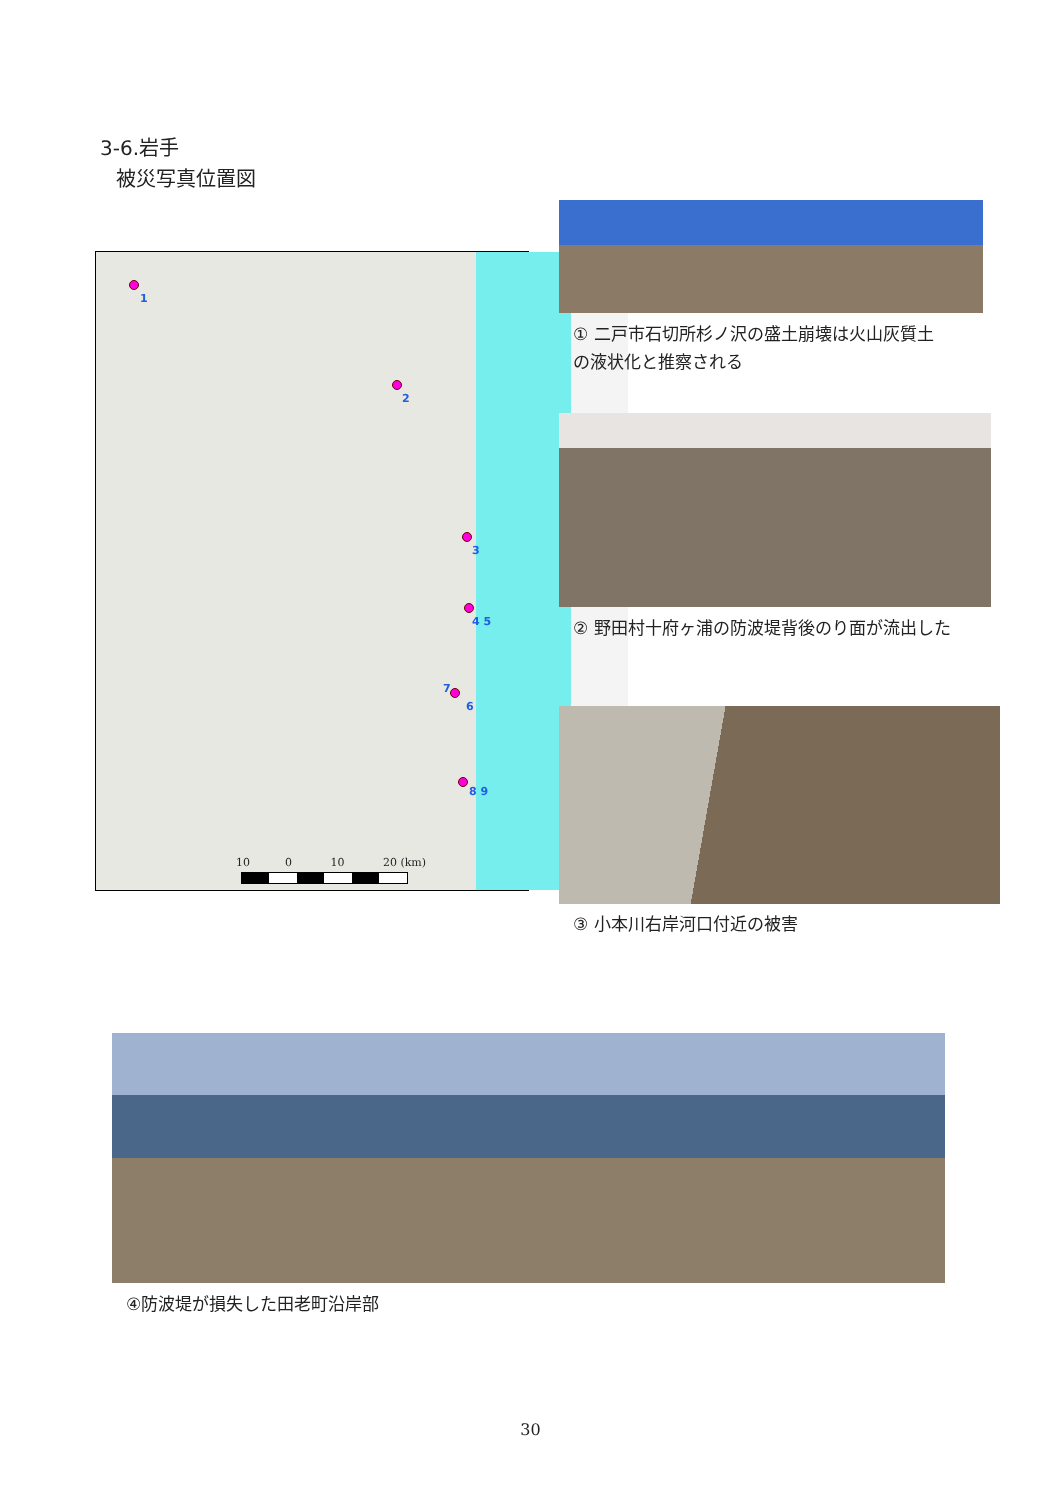3-6.岩手
被災写真位置図
1
2
3
4 5
7
6
8 9
10 0 10 20 (km)
① 二戸市石切所杉ノ沢の盛土崩壊は火山灰質土
の液状化と推察される
② 野田村十府ヶ浦の防波堤背後のり面が流出した
③ 小本川右岸河口付近の被害
④防波堤が損失した田老町沿岸部
30